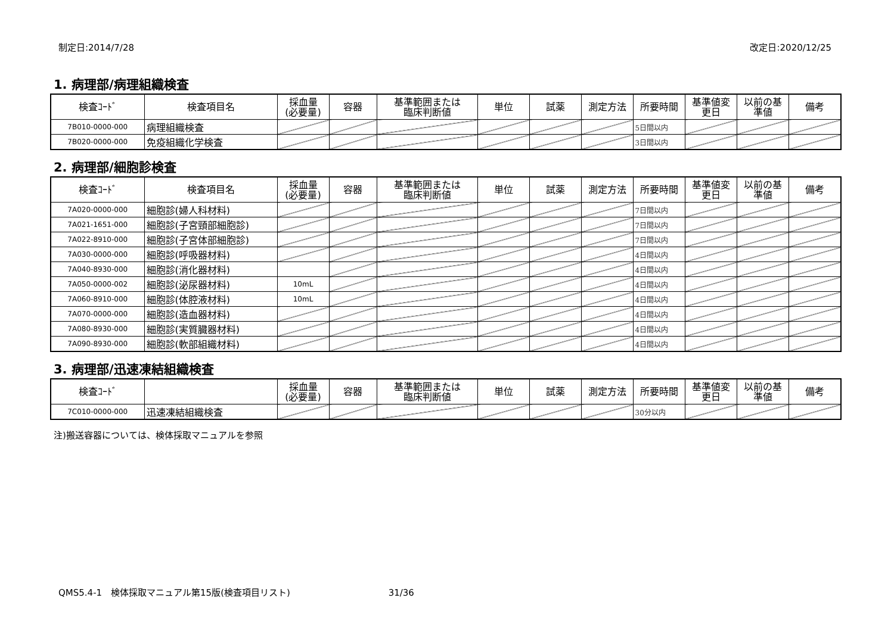制定日:2014/7/28 改定日:2020/12/25
1. 病理部/病理組織検査
| 検査ｺｰﾄﾞ | 検査項目名 | 採血量 (必要量) | 容器 | 基準範囲または 臨床判断値 | 単位 | 試薬 | 測定方法 | 所要時間 | 基準値変 更日 | 以前の基 準値 | 備考 |
| --- | --- | --- | --- | --- | --- | --- | --- | --- | --- | --- | --- |
| 7B010-0000-000 | 病理組織検査 | | | | | | | 5日間以内 | | | |
| 7B020-0000-000 | 免疫組織化学検査 | | | | | | | 3日間以内 | | | |
2. 病理部/細胞診検査
| 検査ｺｰﾄﾞ | 検査項目名 | 採血量 (必要量) | 容器 | 基準範囲または 臨床判断値 | 単位 | 試薬 | 測定方法 | 所要時間 | 基準値変 更日 | 以前の基 準値 | 備考 |
| --- | --- | --- | --- | --- | --- | --- | --- | --- | --- | --- | --- |
| 7A020-0000-000 | 細胞診(婦人科材料) | | | | | | | 7日間以内 | | | |
| 7A021-1651-000 | 細胞診(子宮頸部細胞診) | | | | | | | 7日間以内 | | | |
| 7A022-8910-000 | 細胞診(子宮体部細胞診) | | | | | | | 7日間以内 | | | |
| 7A030-0000-000 | 細胞診(呼吸器材料) | | | | | | | 4日間以内 | | | |
| 7A040-8930-000 | 細胞診(消化器材料) | | | | | | | 4日間以内 | | | |
| 7A050-0000-002 | 細胞診(泌尿器材料) | 10mL | | | | | | 4日間以内 | | | |
| 7A060-8910-000 | 細胞診(体腔液材料) | 10mL | | | | | | 4日間以内 | | | |
| 7A070-0000-000 | 細胞診(造血器材料) | | | | | | | 4日間以内 | | | |
| 7A080-8930-000 | 細胞診(実質臓器材料) | | | | | | | 4日間以内 | | | |
| 7A090-8930-000 | 細胞診(軟部組織材料) | | | | | | | 4日間以内 | | | |
3. 病理部/迅速凍結組織検査
| 検査ｺｰﾄﾞ | | 採血量 (必要量) | 容器 | 基準範囲または 臨床判断値 | 単位 | 試薬 | 測定方法 | 所要時間 | 基準値変 更日 | 以前の基 準値 | 備考 |
| --- | --- | --- | --- | --- | --- | --- | --- | --- | --- | --- | --- |
| 7C010-0000-000 | 迅速凍結組織検査 | | | | | | | 30分以内 | | | |
注)搬送容器については、検体採取マニュアルを参照
QMS5.4-1　検体採取マニュアル第15版(検査項目リスト) 31/36